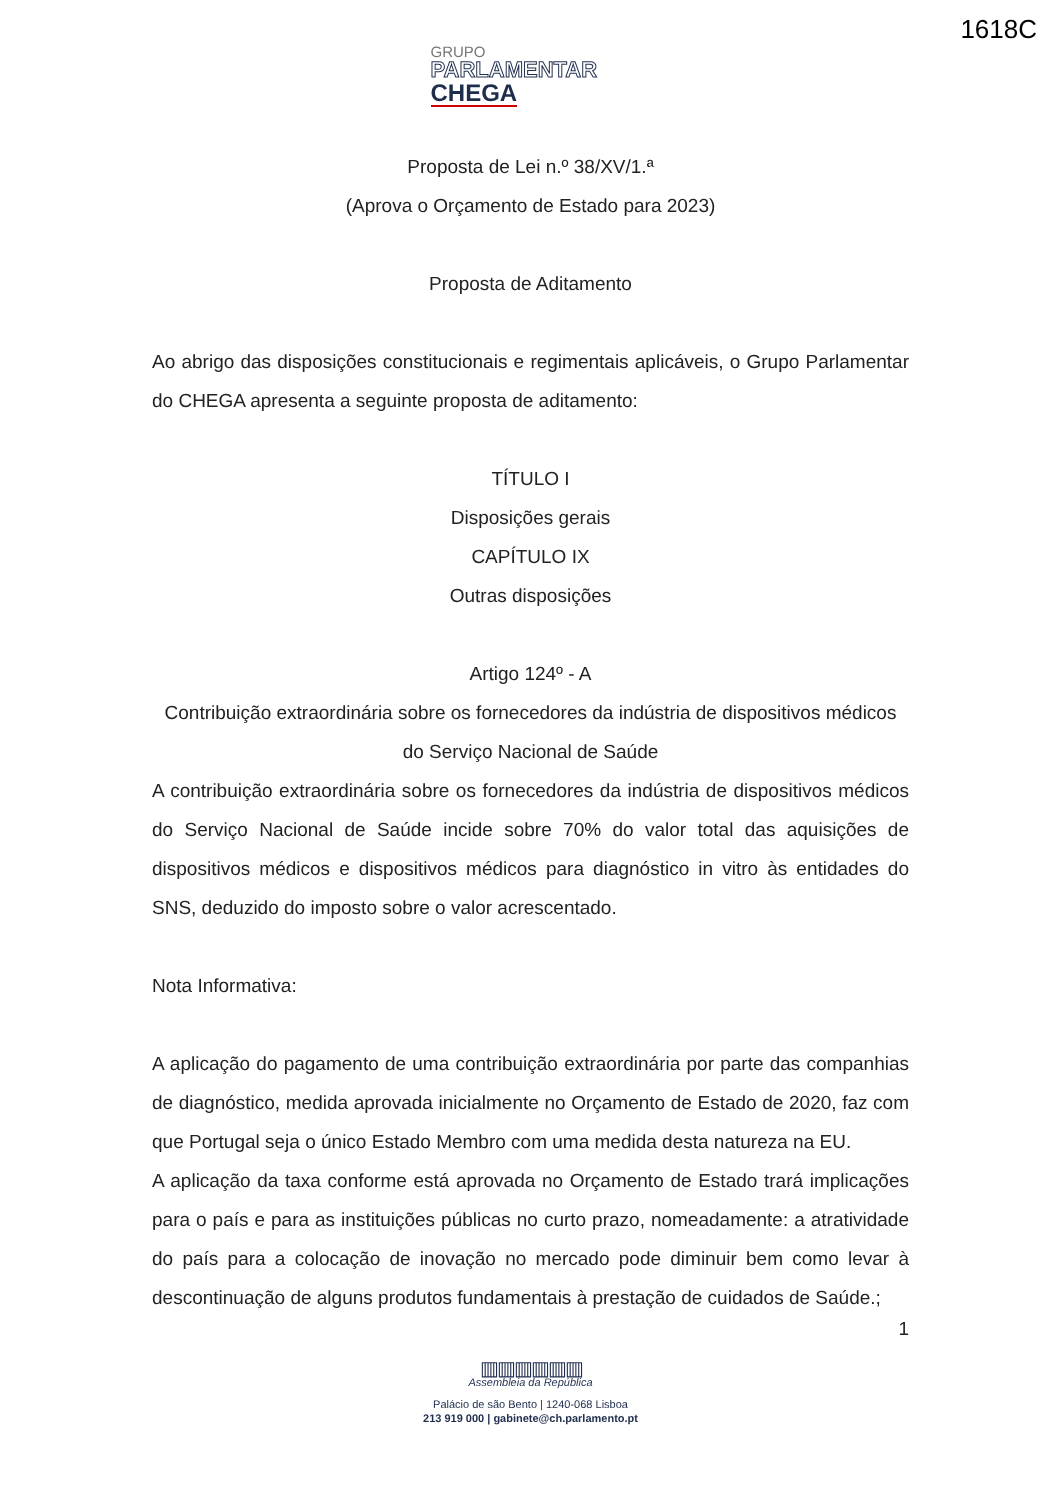1618C
GRUPO
PARLAMENTAR
CHEGA
Proposta de Lei n.º 38/XV/1.ª
(Aprova o Orçamento de Estado para 2023)
Proposta de Aditamento
Ao abrigo das disposições constitucionais e regimentais aplicáveis, o Grupo Parlamentar do CHEGA apresenta a seguinte proposta de aditamento:
TÍTULO I
Disposições gerais
CAPÍTULO IX
Outras disposições
Artigo 124º - A
Contribuição extraordinária sobre os fornecedores da indústria de dispositivos médicos do Serviço Nacional de Saúde
A contribuição extraordinária sobre os fornecedores da indústria de dispositivos médicos do Serviço Nacional de Saúde incide sobre 70% do valor total das aquisições de dispositivos médicos e dispositivos médicos para diagnóstico in vitro às entidades do SNS, deduzido do imposto sobre o valor acrescentado.
Nota Informativa:
A aplicação do pagamento de uma contribuição extraordinária por parte das companhias de diagnóstico, medida aprovada inicialmente no Orçamento de Estado de 2020, faz com que Portugal seja o único Estado Membro com uma medida desta natureza na EU.
A aplicação da taxa conforme está aprovada no Orçamento de Estado trará implicações para o país e para as instituições públicas no curto prazo, nomeadamente: a atratividade do país para a colocação de inovação no mercado pode diminuir bem como levar à descontinuação de alguns produtos fundamentais à prestação de cuidados de Saúde.;
1
▥▥▥▥▥▥
Assembleia da República
Palácio de são Bento | 1240-068 Lisboa
213 919 000 | gabinete@ch.parlamento.pt